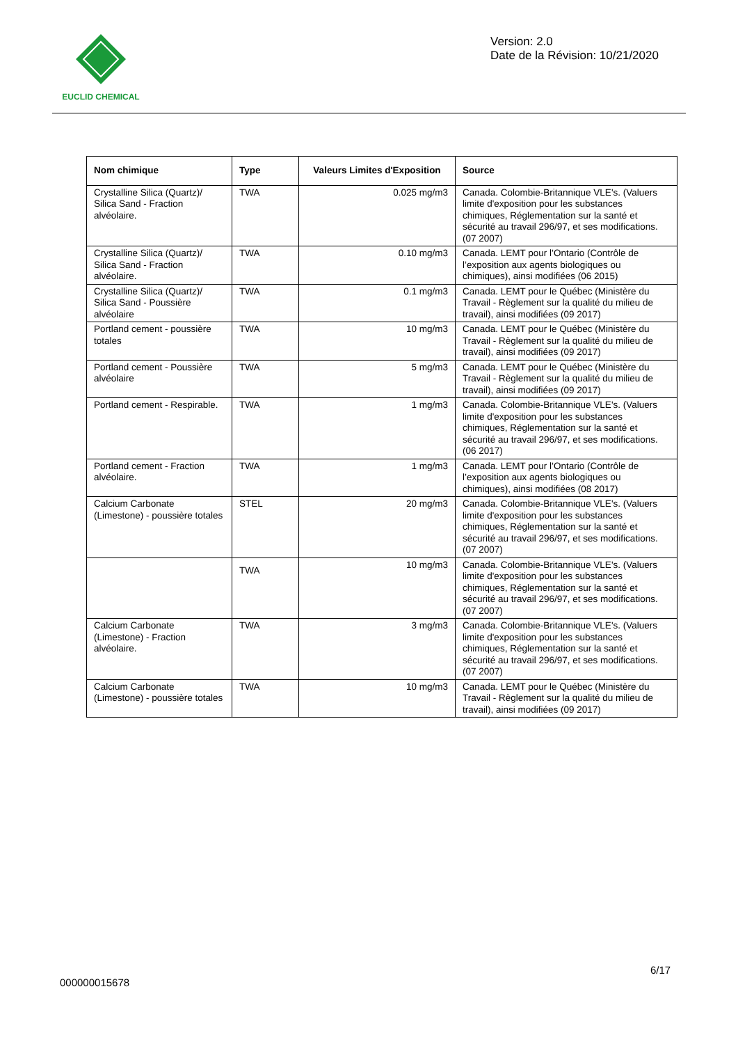EUCLID CHEMICAL
Version: 2.0
Date de la Révision: 10/21/2020
| Nom chimique | Type | Valeurs Limites d'Exposition | Source |
| --- | --- | --- | --- |
| Crystalline Silica (Quartz)/ Silica Sand - Fraction alvéolaire. | TWA | 0.025 mg/m3 | Canada. Colombie-Britannique VLE's. (Valuers limite d'exposition pour les substances chimiques, Réglementation sur la santé et sécurité au travail 296/97, et ses modifications. (07 2007) |
| Crystalline Silica (Quartz)/ Silica Sand - Fraction alvéolaire. | TWA | 0.10 mg/m3 | Canada. LEMT pour l’Ontario (Contrôle de l’exposition aux agents biologiques ou chimiques), ainsi modifiées (06 2015) |
| Crystalline Silica (Quartz)/ Silica Sand - Poussière alvéolaire | TWA | 0.1 mg/m3 | Canada. LEMT pour le Québec (Ministère du Travail - Règlement sur la qualité du milieu de travail), ainsi modifiées (09 2017) |
| Portland cement - poussière totales | TWA | 10 mg/m3 | Canada. LEMT pour le Québec (Ministère du Travail - Règlement sur la qualité du milieu de travail), ainsi modifiées (09 2017) |
| Portland cement - Poussière alvéolaire | TWA | 5 mg/m3 | Canada. LEMT pour le Québec (Ministère du Travail - Règlement sur la qualité du milieu de travail), ainsi modifiées (09 2017) |
| Portland cement - Respirable. | TWA | 1 mg/m3 | Canada. Colombie-Britannique VLE's. (Valuers limite d'exposition pour les substances chimiques, Réglementation sur la santé et sécurité au travail 296/97, et ses modifications. (06 2017) |
| Portland cement - Fraction alvéolaire. | TWA | 1 mg/m3 | Canada. LEMT pour l’Ontario (Contrôle de l’exposition aux agents biologiques ou chimiques), ainsi modifiées (08 2017) |
| Calcium Carbonate (Limestone) - poussière totales | STEL | 20 mg/m3 | Canada. Colombie-Britannique VLE's. (Valuers limite d'exposition pour les substances chimiques, Réglementation sur la santé et sécurité au travail 296/97, et ses modifications. (07 2007) |
| | TWA | 10 mg/m3 | Canada. Colombie-Britannique VLE's. (Valuers limite d'exposition pour les substances chimiques, Réglementation sur la santé et sécurité au travail 296/97, et ses modifications. (07 2007) |
| Calcium Carbonate (Limestone) - Fraction alvéolaire. | TWA | 3 mg/m3 | Canada. Colombie-Britannique VLE's. (Valuers limite d'exposition pour les substances chimiques, Réglementation sur la santé et sécurité au travail 296/97, et ses modifications. (07 2007) |
| Calcium Carbonate (Limestone) - poussière totales | TWA | 10 mg/m3 | Canada. LEMT pour le Québec (Ministère du Travail - Règlement sur la qualité du milieu de travail), ainsi modifiées (09 2017) |
6/17
000000015678